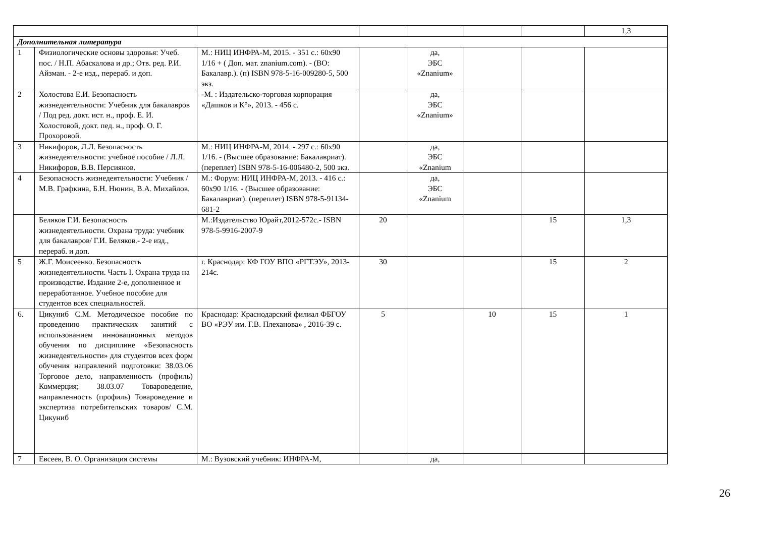| | | | | | | | 1,3 |
| Дополнительная литература | | | | | | | |
| 1 | Физиологические основы здоровья: Учеб. пос. / Н.П. Абаскалова и др.; Отв. ред. Р.И. Айзман. - 2-е изд., перераб. и доп. | М.: НИЦ ИНФРА-М, 2015. - 351 с.: 60x90 1/16 + ( Доп. мат. znanium.com). - (ВО: Бакалавр.). (п) ISBN 978-5-16-009280-5, 500 экз. | | да, ЭБС «Znanium» | | | |
| 2 | Холостова Е.И. Безопасность жизнедеятельности: Учебник для бакалавров / Под ред. докт. ист. н., проф. Е. И. Холостовой, докт. пед. н., проф. О. Г. Прохоровой. | -М. : Издательско-торговая корпорация «Дашков и К°», 2013. - 456 с. | | да, ЭБС «Znanium» | | | |
| 3 | Никифоров, Л.Л. Безопасность жизнедеятельности: учебное пособие / Л.Л. Никифоров, В.В. Персиянов. | М.: НИЦ ИНФРА-М, 2014. - 297 с.: 60x90 1/16. - (Высшее образование: Бакалавриат). (переплет) ISBN 978-5-16-006480-2, 500 экз. | | да, ЭБС «Znanium | | | |
| 4 | Безопасность жизнедеятельности: Учебник / М.В. Графкина, Б.Н. Нюнин, В.А. Михайлов. | М.: Форум: НИЦ ИНФРА-М, 2013. - 416 с.: 60x90 1/16. - (Высшее образование: Бакалавриат). (переплет) ISBN 978-5-91134-681-2 | | да, ЭБС «Znanium | | | |
| | Беляков Г.И. Безопасность жизнедеятельности. Охрана труда: учебник для бакалавров/ Г.И. Беляков.- 2-е изд., перераб. и доп. | М.:Издательство Юрайт,2012-572с.- ISBN 978-5-9916-2007-9 | 20 | | | 15 | 1,3 |
| 5 | Ж.Г. Моисеенко. Безопасность жизнедеятельности. Часть I. Охрана труда на производстве. Издание 2-е, дополненное и переработанное. Учебное пособие для студентов всех специальностей. | г. Краснодар: КФ ГОУ ВПО «РГТЭУ», 2013-214с. | 30 | | | 15 | 2 |
| 6. | Цикуниб С.М. Методическое пособие по проведению практических занятий с использованием инновационных методов обучения по дисциплине «Безопасность жизнедеятельности» для студентов всех форм обучения направлений подготовки: 38.03.06 Торговое дело, направленность (профиль) Коммерция; 38.03.07 Товароведение, направленность (профиль) Товароведение и экспертиза потребительских товаров/ С.М. Цикуниб | Краснодар: Краснодарский филиал ФБГОУ ВО «РЭУ им. Г.В. Плеханова» , 2016-39 с. | 5 | | 10 | 15 | 1 |
| 7 | Евсеев, В. О. Организация системы | М.: Вузовский учебник: ИНФРА-М, | | да, | | | |
26